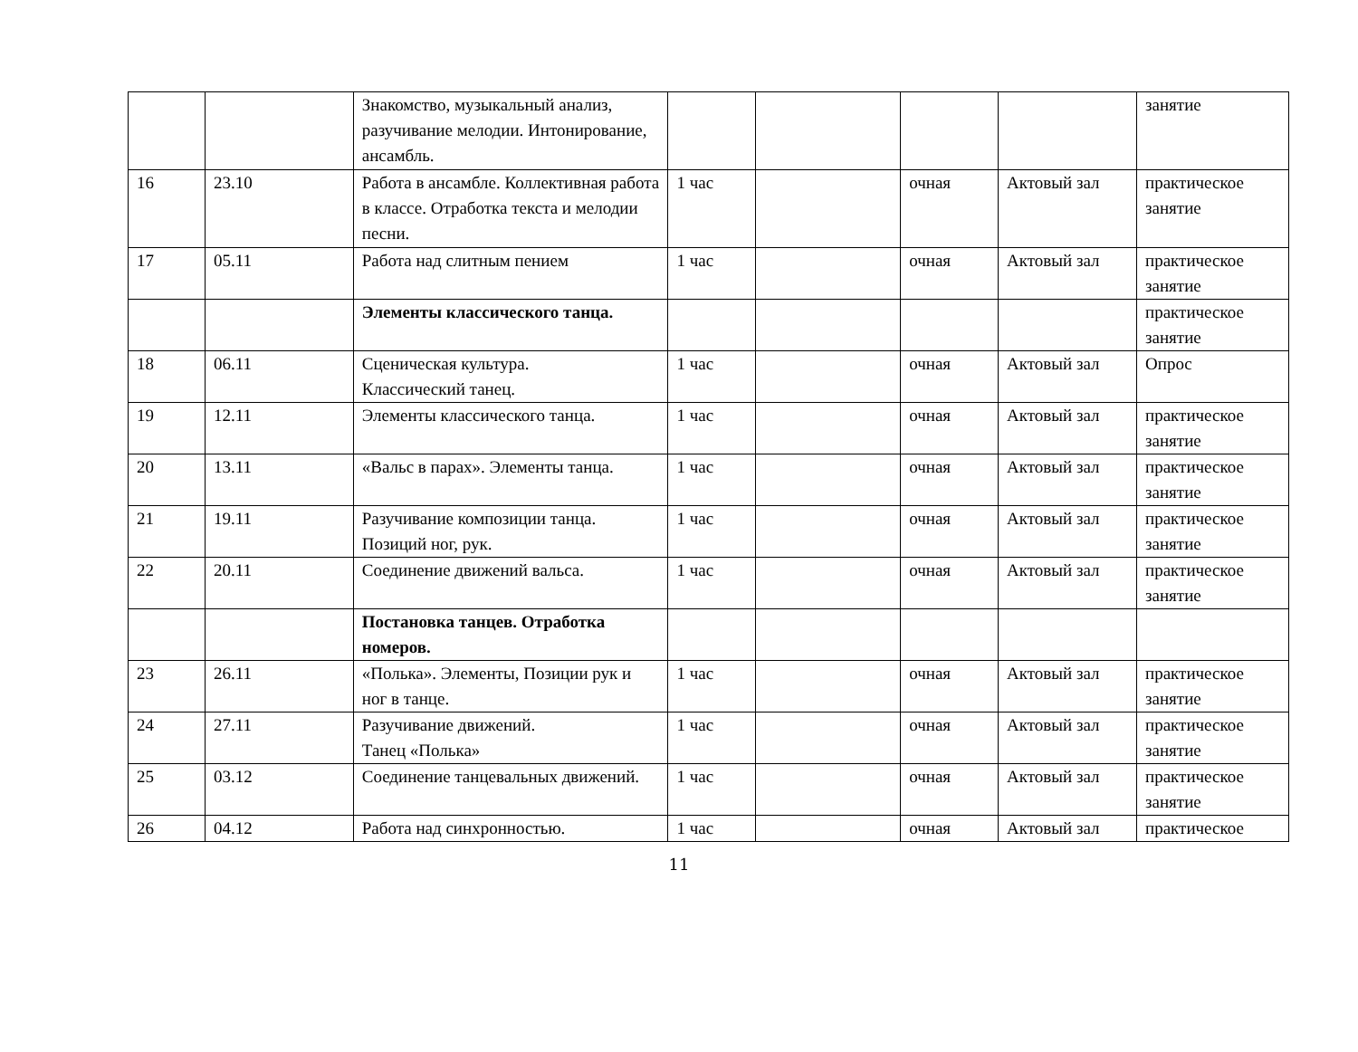| | | Знакомство, музыкальный анализ, разучивание мелодии. Интонирование, ансамбль. | | | | | занятие |
| 16 | 23.10 | Работа в ансамбле. Коллективная работа в классе. Отработка текста и мелодии песни. | 1 час | | очная | Актовый зал | практическое занятие |
| 17 | 05.11 | Работа над слитным пением | 1 час | | очная | Актовый зал | практическое занятие |
| | | Элементы классического танца. | | | | | практическое занятие |
| 18 | 06.11 | Сценическая культура. Классический танец. | 1 час | | очная | Актовый зал | Опрос |
| 19 | 12.11 | Элементы классического танца. | 1 час | | очная | Актовый зал | практическое занятие |
| 20 | 13.11 | «Вальс в парах». Элементы танца. | 1 час | | очная | Актовый зал | практическое занятие |
| 21 | 19.11 | Разучивание композиции танца. Позиций ног, рук. | 1 час | | очная | Актовый зал | практическое занятие |
| 22 | 20.11 | Соединение движений вальса. | 1 час | | очная | Актовый зал | практическое занятие |
| | | Постановка танцев. Отработка номеров. | | | | | |
| 23 | 26.11 | «Полька». Элементы, Позиции рук и ног в танце. | 1 час | | очная | Актовый зал | практическое занятие |
| 24 | 27.11 | Разучивание движений. Танец «Полька» | 1 час | | очная | Актовый зал | практическое занятие |
| 25 | 03.12 | Соединение танцевальных движений. | 1 час | | очная | Актовый зал | практическое занятие |
| 26 | 04.12 | Работа над синхронностью. | 1 час | | очная | Актовый зал | практическое |
11